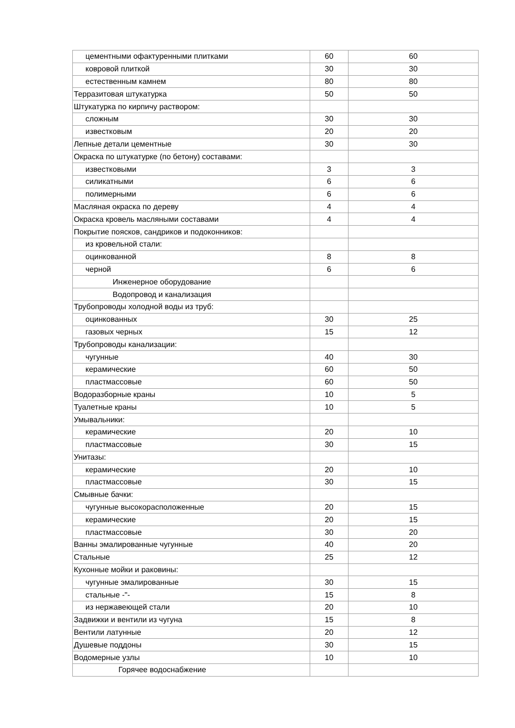| цементными офактуренными плитками | 60 | 60 |
| ковровой плиткой | 30 | 30 |
| естественным камнем | 80 | 80 |
| Терразитовая штукатурка | 50 | 50 |
| Штукатурка по кирпичу раствором: | | |
| сложным | 30 | 30 |
| известковым | 20 | 20 |
| Лепные детали цементные | 30 | 30 |
| Окраска по штукатурке (по бетону) составами: | | |
| известковыми | 3 | 3 |
| силикатными | 6 | 6 |
| полимерными | 6 | 6 |
| Масляная окраска по дереву | 4 | 4 |
| Окраска кровель масляными составами | 4 | 4 |
| Покрытие поясков, сандриков и подоконников: | | |
| из кровельной стали: | | |
| оцинкованной | 8 | 8 |
| черной | 6 | 6 |
| Инженерное оборудование | | |
| Водопровод и канализация | | |
| Трубопроводы холодной воды из труб: | | |
| оцинкованных | 30 | 25 |
| газовых черных | 15 | 12 |
| Трубопроводы канализации: | | |
| чугунные | 40 | 30 |
| керамические | 60 | 50 |
| пластмассовые | 60 | 50 |
| Водоразборные краны | 10 | 5 |
| Туалетные краны | 10 | 5 |
| Умывальники: | | |
| керамические | 20 | 10 |
| пластмассовые | 30 | 15 |
| Унитазы: | | |
| керамические | 20 | 10 |
| пластмассовые | 30 | 15 |
| Смывные бачки: | | |
| чугунные высокорасположенные | 20 | 15 |
| керамические | 20 | 15 |
| пластмассовые | 30 | 20 |
| Ванны эмалированные чугунные | 40 | 20 |
| Стальные | 25 | 12 |
| Кухонные мойки и раковины: | | |
| чугунные эмалированные | 30 | 15 |
| стальные -"- | 15 | 8 |
| из нержавеющей стали | 20 | 10 |
| Задвижки и вентили из чугуна | 15 | 8 |
| Вентили латунные | 20 | 12 |
| Душевые поддоны | 30 | 15 |
| Водомерные узлы | 10 | 10 |
| Горячее водоснабжение | | |